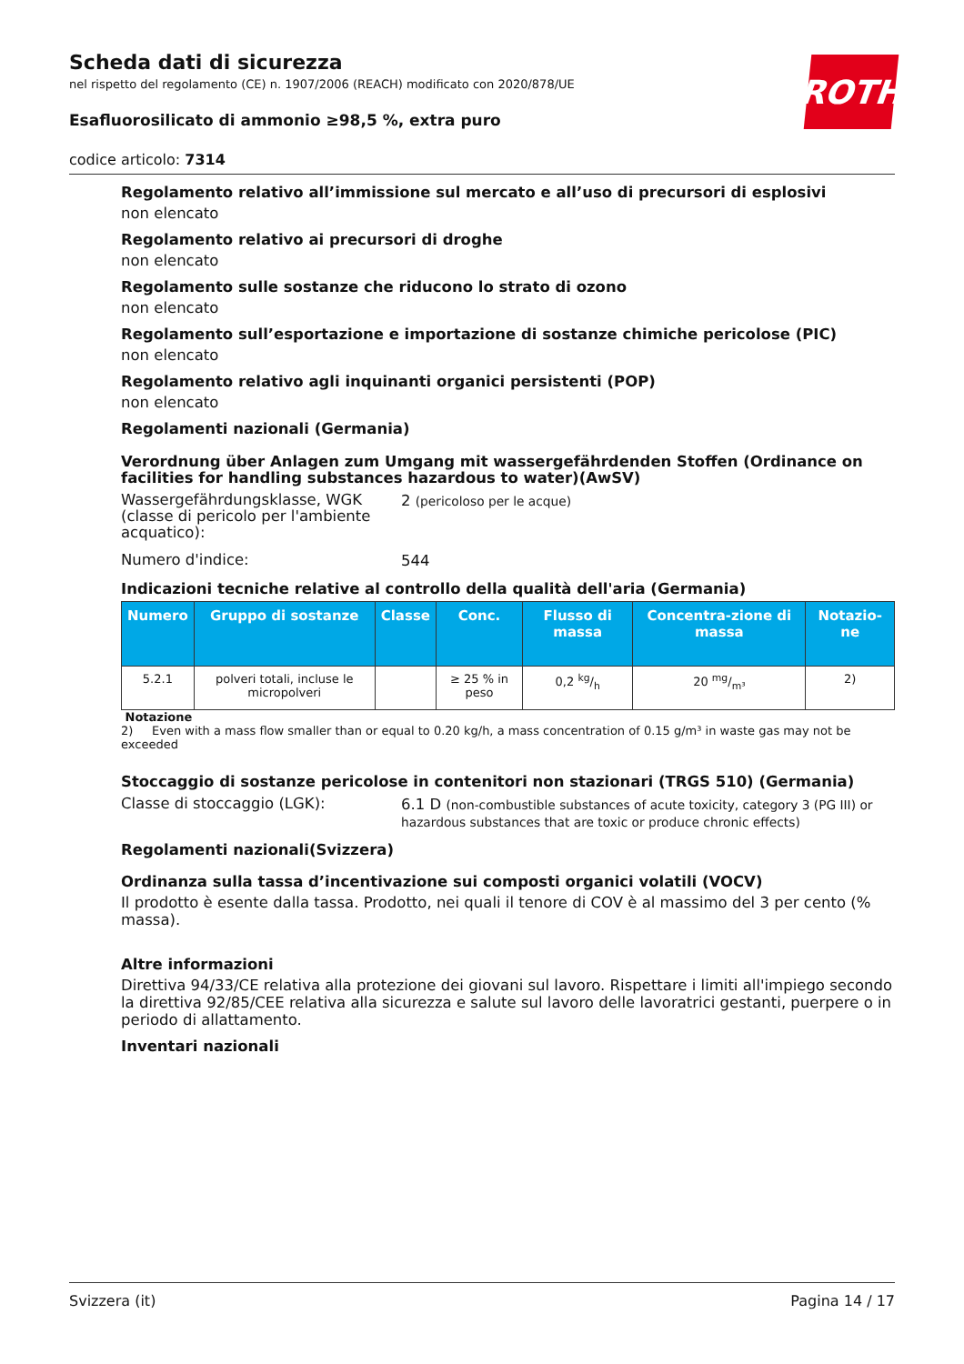ROTH
Scheda dati di sicurezza
nel rispetto del regolamento (CE) n. 1907/2006 (REACH) modificato con 2020/878/UE
Esafluorosilicato di ammonio ≥98,5 %, extra puro
codice articolo: 7314
Regolamento relativo all’immissione sul mercato e all’uso di precursori di esplosivi
non elencato
Regolamento relativo ai precursori di droghe
non elencato
Regolamento sulle sostanze che riducono lo strato di ozono
non elencato
Regolamento sull’esportazione e importazione di sostanze chimiche pericolose (PIC)
non elencato
Regolamento relativo agli inquinanti organici persistenti (POP)
non elencato
Regolamenti nazionali (Germania)
Verordnung über Anlagen zum Umgang mit wassergefährdenden Stoffen (Ordinance on facilities for handling substances hazardous to water)(AwSV)
Wassergefährdungsklasse, WGK (classe di pericolo per l'ambiente acquatico):
2 (pericoloso per le acque)
Numero d'indice:
544
Indicazioni tecniche relative al controllo della qualità dell'aria (Germania)
| Numero | Gruppo di sostanze | Classe | Conc. | Flusso di massa | Concentra-zione di massa | Notazio-ne |
| --- | --- | --- | --- | --- | --- | --- |
| 5.2.1 | polveri totali, incluse le micropolveri | | ≥ 25 % in peso | 0,2 kg/h | 20 mg/m³ | 2) |
Notazione
2) Even with a mass flow smaller than or equal to 0.20 kg/h, a mass concentration of 0.15 g/m³ in waste gas may not be exceeded
Stoccaggio di sostanze pericolose in contenitori non stazionari (TRGS 510) (Germania)
Classe di stoccaggio (LGK):
6.1 D (non-combustible substances of acute toxicity, category 3 (PG III) or hazardous substances that are toxic or produce chronic effects)
Regolamenti nazionali(Svizzera)
Ordinanza sulla tassa d’incentivazione sui composti organici volatili (VOCV)
Il prodotto è esente dalla tassa. Prodotto, nei quali il tenore di COV è al massimo del 3 per cento (% massa).
Altre informazioni
Direttiva 94/33/CE relativa alla protezione dei giovani sul lavoro. Rispettare i limiti all'impiego secondo la direttiva 92/85/CEE relativa alla sicurezza e salute sul lavoro delle lavoratrici gestanti, puerpere o in periodo di allattamento.
Inventari nazionali
Svizzera (it) Pagina 14 / 17